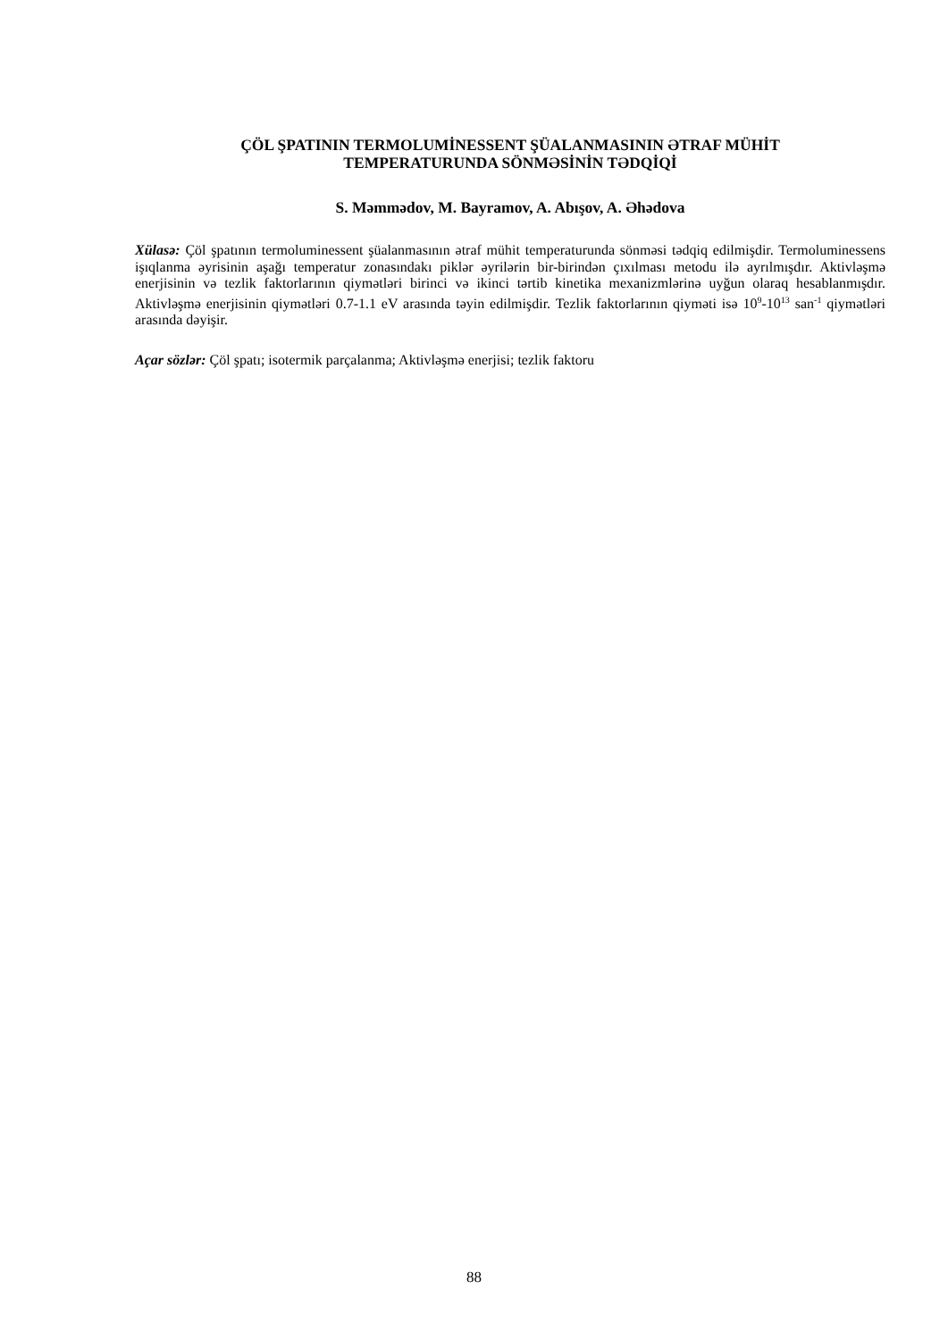ÇÖL ŞPATININ TERMOLUMİNESSENT ŞÜALANMASININ ƏTRAF MÜHİT
TEMPERATURUNDA SÖNMƏSİNİN TƏDQİQİ
S. Məmmədov, M. Bayramov, A. Abışov, A. Əhədova
Xülasə: Çöl şpatının termoluminessent şüalanmasının ətraf mühit temperaturunda sönməsi tədqiq edilmişdir. Termoluminessens işıqlanma əyrisinin aşağı temperatur zonasındakı piklər əyrilərin bir-birindən çıxılması metodu ilə ayrılmışdır. Aktivləşmə enerjisinin və tezlik faktorlarının qiymətləri birinci və ikinci tərtib kinetika mexanizmlərinə uyğun olaraq hesablanmışdır. Aktivləşmə enerjisinin qiymətləri 0.7-1.1 eV arasında təyin edilmişdir. Tezlik faktorlarının qiyməti isə 10<sup>9</sup>-10<sup>13</sup> san<sup>-1</sup> qiymətləri arasında dəyişir.
Açar sözlər: Çöl şpatı; isotermik parçalanma; Aktivləşmə enerjisi; tezlik faktoru
88